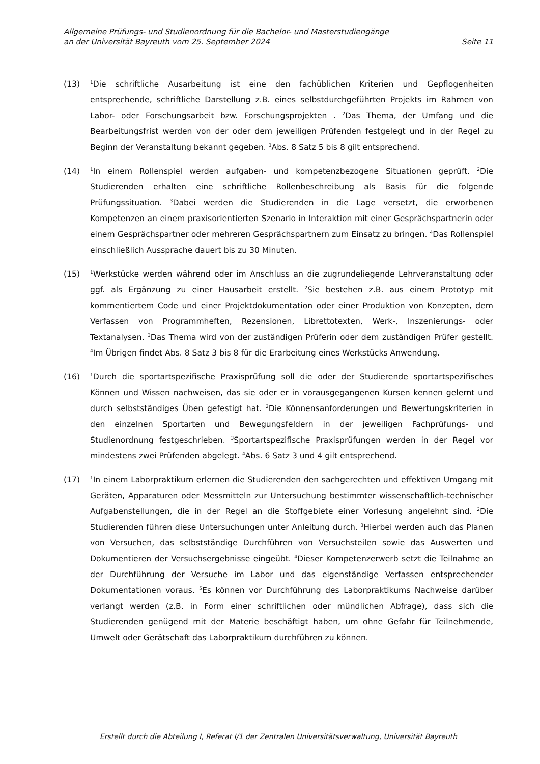Allgemeine Prüfungs- und Studienordnung für die Bachelor- und Masterstudiengänge
an der Universität Bayreuth vom 25. September 2024 Seite 11
(13)
<sup>1</sup> Die schriftliche Ausarbeitung ist eine den fachüblichen Kriterien und Gepflogenheiten entsprechende, schriftliche Darstellung z.B. eines selbstdurchgeführten Projekts im Rahmen von Labor- oder Forschungsarbeit bzw. Forschungsprojekten . <sup>2</sup>Das Thema, der Umfang und die Bearbeitungsfrist werden von der oder dem jeweiligen Prüfenden festgelegt und in der Regel zu Beginn der Veranstaltung bekannt gegeben. <sup>3</sup>Abs. 8 Satz 5 bis 8 gilt entsprechend.
(14)
<sup>1</sup> In einem Rollenspiel werden aufgaben- und kompetenzbezogene Situationen geprüft. <sup>2</sup>Die Studierenden erhalten eine schriftliche Rollenbeschreibung als Basis für die folgende Prüfungssituation. <sup>3</sup>Dabei werden die Studierenden in die Lage versetzt, die erworbenen Kompetenzen an einem praxisorientierten Szenario in Interaktion mit einer Gesprächspartnerin oder einem Gesprächspartner oder mehreren Gesprächspartnern zum Einsatz zu bringen. <sup>4</sup>Das Rollenspiel einschließlich Aussprache dauert bis zu 30 Minuten.
(15)
<sup>1</sup> Werkstücke werden während oder im Anschluss an die zugrundeliegende Lehrveranstaltung oder ggf. als Ergänzung zu einer Hausarbeit erstellt. <sup>2</sup>Sie bestehen z.B. aus einem Prototyp mit kommentiertem Code und einer Projektdokumentation oder einer Produktion von Konzepten, dem Verfassen von Programmheften, Rezensionen, Librettotexten, Werk-, Inszenierungs- oder Textanalysen. <sup>3</sup>Das Thema wird von der zuständigen Prüferin oder dem zuständigen Prüfer gestellt. <sup>4</sup>Im Übrigen findet Abs. 8 Satz 3 bis 8 für die Erarbeitung eines Werkstücks Anwendung.
(16)
<sup>1</sup> Durch die sportartspezifische Praxisprüfung soll die oder der Studierende sportartspezifisches Können und Wissen nachweisen, das sie oder er in vorausgegangenen Kursen kennen gelernt und durch selbstständiges Üben gefestigt hat. <sup>2</sup>Die Könnensanforderungen und Bewertungskriterien in den einzelnen Sportarten und Bewegungsfeldern in der jeweiligen Fachprüfungs- und Studienordnung festgeschrieben. <sup>3</sup>Sportartspezifische Praxisprüfungen werden in der Regel vor mindestens zwei Prüfenden abgelegt. <sup>4</sup>Abs. 6 Satz 3 und 4 gilt entsprechend.
(17)
<sup>1</sup> In einem Laborpraktikum erlernen die Studierenden den sachgerechten und effektiven Umgang mit Geräten, Apparaturen oder Messmitteln zur Untersuchung bestimmter wissenschaftlich-technischer Aufgabenstellungen, die in der Regel an die Stoffgebiete einer Vorlesung angelehnt sind. <sup>2</sup>Die Studierenden führen diese Untersuchungen unter Anleitung durch. <sup>3</sup>Hierbei werden auch das Planen von Versuchen, das selbstständige Durchführen von Versuchsteilen sowie das Auswerten und Dokumentieren der Versuchsergebnisse eingeübt. <sup>4</sup>Dieser Kompetenzerwerb setzt die Teilnahme an der Durchführung der Versuche im Labor und das eigenständige Verfassen entsprechender Dokumentationen voraus. <sup>5</sup>Es können vor Durchführung des Laborpraktikums Nachweise darüber verlangt werden (z.B. in Form einer schriftlichen oder mündlichen Abfrage), dass sich die Studierenden genügend mit der Materie beschäftigt haben, um ohne Gefahr für Teilnehmende, Umwelt oder Gerätschaft das Laborpraktikum durchführen zu können.
Erstellt durch die Abteilung I, Referat I/1 der Zentralen Universitätsverwaltung, Universität Bayreuth